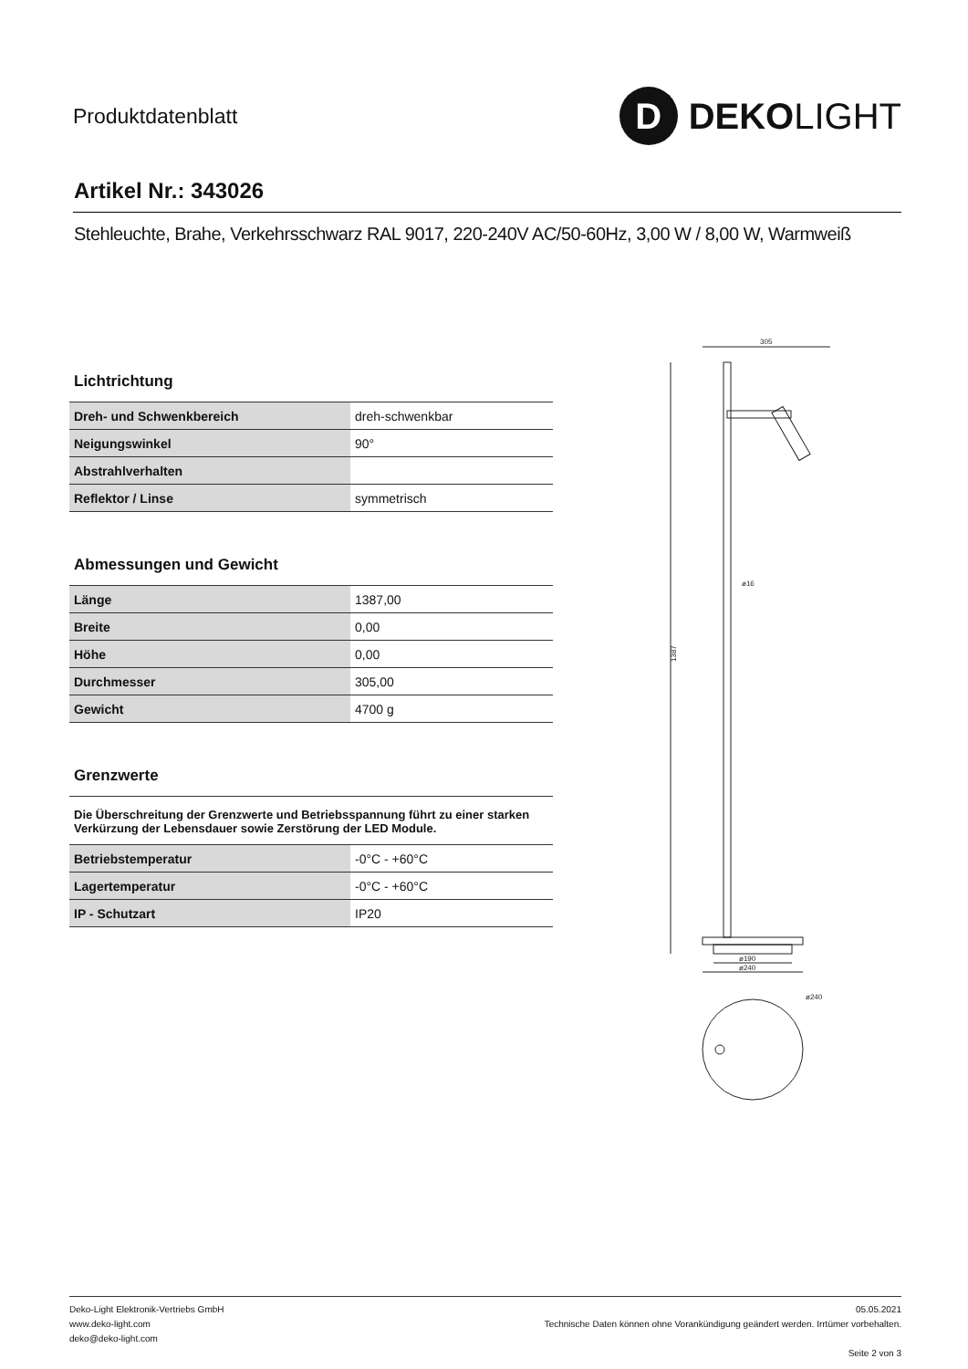Produktdatenblatt
D
DEKOLIGHT
Artikel Nr.: 343026
Stehleuchte, Brahe, Verkehrsschwarz RAL 9017, 220-240V AC/50-60Hz, 3,00 W / 8,00 W, Warmweiß
Lichtrichtung
| Dreh- und Schwenkbereich | dreh-schwenkbar |
| Neigungswinkel | 90° |
| Abstrahlverhalten | |
| Reflektor / Linse | symmetrisch |
Abmessungen und Gewicht
| Länge | 1387,00 |
| Breite | 0,00 |
| Höhe | 0,00 |
| Durchmesser | 305,00 |
| Gewicht | 4700 g |
Grenzwerte
Die Überschreitung der Grenzwerte und Betriebsspannung führt zu einer starken Verkürzung der Lebensdauer sowie Zerstörung der LED Module.
| Betriebstemperatur | -0°C - +60°C |
| Lagertemperatur | -0°C - +60°C |
| IP - Schutzart | IP20 |
305
1387
ø190
ø240
ø16
ø240
Deko-Light Elektronik-Vertriebs GmbH
www.deko-light.com
deko@deko-light.com
05.05.2021
Technische Daten können ohne Vorankündigung geändert werden. Irrtümer vorbehalten.
Seite 2 von 3